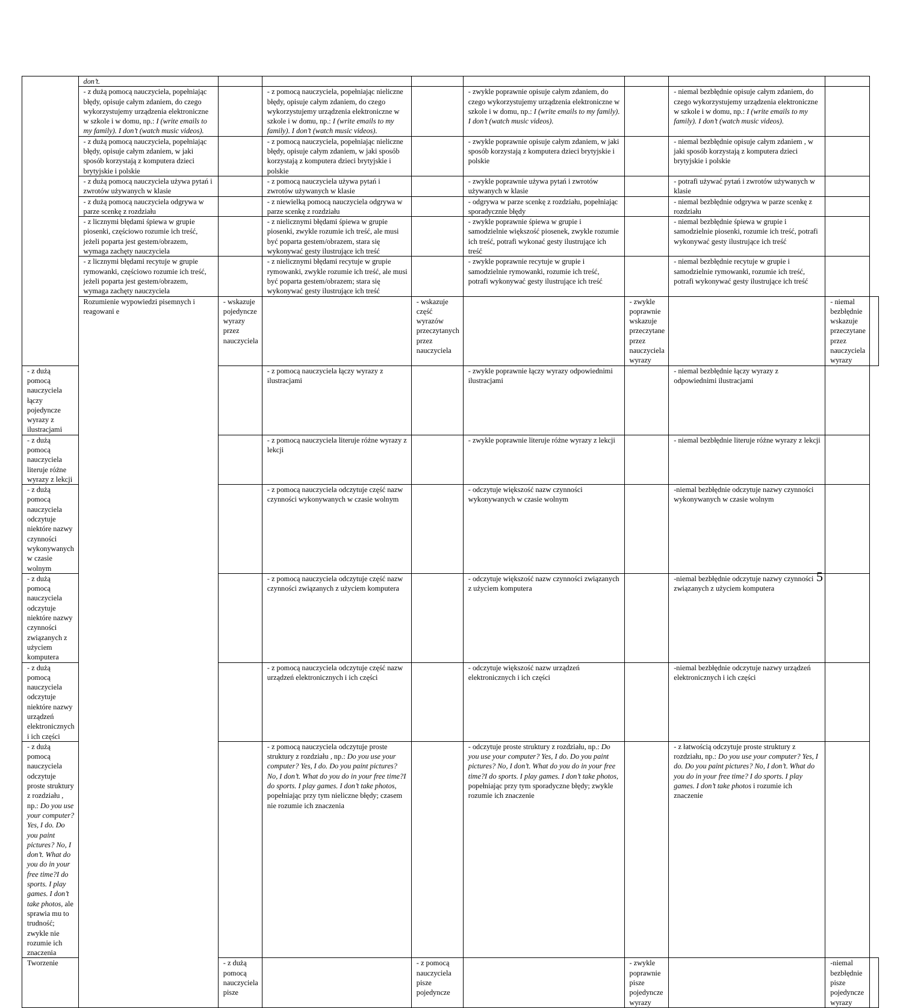| | don’t. | | | | | | | | |
| | - z dużą pomocą nauczyciela, popełniając błędy, opisuje całym zdaniem, do czego wykorzystujemy urządzenia elektroniczne w szkole i w domu, np.: I (write emails to my family). I don’t (watch music videos). | | - z pomocą nauczyciela, popełniając nieliczne błędy, opisuje całym zdaniem, do czego wykorzystujemy urządzenia elektroniczne w szkole i w domu, np.: I (write emails to my family). I don’t (watch music videos). | | - zwykle poprawnie opisuje całym zdaniem, do czego wykorzystujemy urządzenia elektroniczne w szkole i w domu, np.: I (write emails to my family). I don’t (watch music videos). | | - niemal bezbłędnie opisuje całym zdaniem, do czego wykorzystujemy urządzenia elektroniczne w szkole i w domu, np.: I (write emails to my family). I don’t (watch music videos). | | |
| | - z dużą pomocą nauczyciela, popełniając błędy, opisuje całym zdaniem, w jaki sposób korzystają z komputera dzieci brytyjskie i polskie | | - z pomocą nauczyciela, popełniając nieliczne błędy, opisuje całym zdaniem, w jaki sposób korzystają z komputera dzieci brytyjskie i polskie | | - zwykle poprawnie opisuje całym zdaniem, w jaki sposób korzystają z komputera dzieci brytyjskie i polskie | | - niemal bezbłędnie opisuje całym zdaniem , w jaki sposób korzystają z komputera dzieci brytyjskie i polskie | | |
| | - z dużą pomocą nauczyciela używa pytań i zwrotów używanych w klasie | | - z pomocą nauczyciela używa pytań i zwrotów używanych w klasie | | - zwykle poprawnie używa pytań i zwrotów używanych w klasie | | - potrafi używać pytań i zwrotów używanych w klasie | | |
| | - z dużą pomocą nauczyciela odgrywa w parze scenkę z rozdziału | | - z niewielką pomocą nauczyciela odgrywa w parze scenkę z rozdziału | | - odgrywa w parze scenkę z rozdziału, popełniając sporadycznie błędy | | - niemal bezbłędnie odgrywa w parze scenkę z rozdziału | | |
| | - z licznymi błędami śpiewa w grupie piosenki, częściowo rozumie ich treść, jeżeli poparta jest gestem/obrazem, wymaga zachęty nauczyciela | | - z nielicznymi błędami śpiewa w grupie piosenki, zwykle rozumie ich treść, ale musi być poparta gestem/obrazem, stara się wykonywać gesty ilustrujące ich treść | | - zwykle poprawnie śpiewa w grupie i samodzielnie większość piosenek, zwykle rozumie ich treść, potrafi wykonać gesty ilustrujące ich treść | | - niemal bezbłędnie śpiewa w grupie i samodzielnie piosenki, rozumie ich treść, potrafi wykonywać gesty ilustrujące ich treść | | |
| | - z licznymi błędami recytuje w grupie rymowanki, częściowo rozumie ich treść, jeżeli poparta jest gestem/obrazem, wymaga zachęty nauczyciela | | - z nielicznymi błędami recytuje w grupie rymowanki, zwykle rozumie ich treść, ale musi być poparta gestem/obrazem; stara się wykonywać gesty ilustrujące ich treść | | - zwykle poprawnie recytuje w grupie i samodzielnie rymowanki, rozumie ich treść, potrafi wykonywać gesty ilustrujące ich treść | | - niemal bezbłędnie recytuje w grupie i samodzielnie rymowanki, rozumie ich treść, potrafi wykonywać gesty ilustrujące ich treść | | |
| | Rozumienie wypowiedzi pisemnych i reagowani e | - wskazuje pojedyncze wyrazy przez nauczyciela | | - wskazuje część wyrazów przeczytanych przez nauczyciela | | - zwykle poprawnie wskazuje przeczytane przez nauczyciela wyrazy | | - niemal bezbłędnie wskazuje przeczytane przez nauczyciela wyrazy | |
| - z dużą pomocą nauczyciela łączy pojedyncze wyrazy z ilustracjami | | | - z pomocą nauczyciela łączy wyrazy z ilustracjami | | - zwykle poprawnie łączy wyrazy odpowiednimi ilustracjami | | - niemal bezbłędnie łączy wyrazy z odpowiednimi ilustracjami | | |
| - z dużą pomocą nauczyciela literuje różne wyrazy z lekcji | | | - z pomocą nauczyciela literuje różne wyrazy z lekcji | | - zwykle poprawnie literuje różne wyrazy z lekcji | | - niemal bezbłędnie literuje różne wyrazy z lekcji | | |
| - z dużą pomocą nauczyciela odczytuje niektóre nazwy czynności wykonywanych w czasie wolnym | | | - z pomocą nauczyciela odczytuje część nazw czynności wykonywanych w czasie wolnym | | - odczytuje większość nazw czynności wykonywanych w czasie wolnym | | -niemal bezbłędnie odczytuje nazwy czynności wykonywanych w czasie wolnym | | |
| - z dużą pomocą nauczyciela odczytuje niektóre nazwy czynności związanych z użyciem komputera | | | - z pomocą nauczyciela odczytuje część nazw czynności związanych z użyciem komputera | | - odczytuje większość nazw czynności związanych z użyciem komputera | | -niemal bezbłędnie odczytuje nazwy czynności związanych z użyciem komputera | | |
| - z dużą pomocą nauczyciela odczytuje niektóre nazwy urządzeń elektronicznych i ich części | | | - z pomocą nauczyciela odczytuje część nazw urządzeń elektronicznych i ich części | | - odczytuje większość nazw urządzeń elektronicznych i ich części | | -niemal bezbłędnie odczytuje nazwy urządzeń elektronicznych i ich części | | |
| - z dużą pomocą nauczyciela odczytuje proste struktury z rozdziału , np.: Do you use your computer? Yes, I do. Do you paint pictures? No, I don’t. What do you do in your free time?I do sports. I play games. I don’t take photos, ale sprawia mu to trudność; zwykle nie rozumie ich znaczenia | | | - z pomocą nauczyciela odczytuje proste struktury z rozdziału , np.: Do you use your computer? Yes, I do. Do you paint pictures? No, I don’t. What do you do in your free time?I do sports. I play games. I don’t take photos , popełniając przy tym nieliczne błędy; czasem nie rozumie ich znaczenia | | - odczytuje proste struktury z rozdziału, np.: Do you use your computer? Yes, I do. Do you paint pictures? No, I don’t. What do you do in your free time?I do sports. I play games. I don’t take photos, popełniając przy tym sporadyczne błędy; zwykle rozumie ich znaczenie | | - z łatwością odczytuje proste struktury z rozdziału, np.: Do you use your computer? Yes, I do. Do you paint pictures? No, I don’t. What do you do in your free time? I do sports. I play games. I don’t take photos i rozumie ich znaczenie | | |
| Tworzenie | | - z dużą pomocą nauczyciela pisze | | - z pomocą nauczyciela pisze pojedyncze | | - zwykle poprawnie pisze pojedyncze wyrazy | | -niemal bezbłędnie pisze pojedyncze wyrazy | |
5